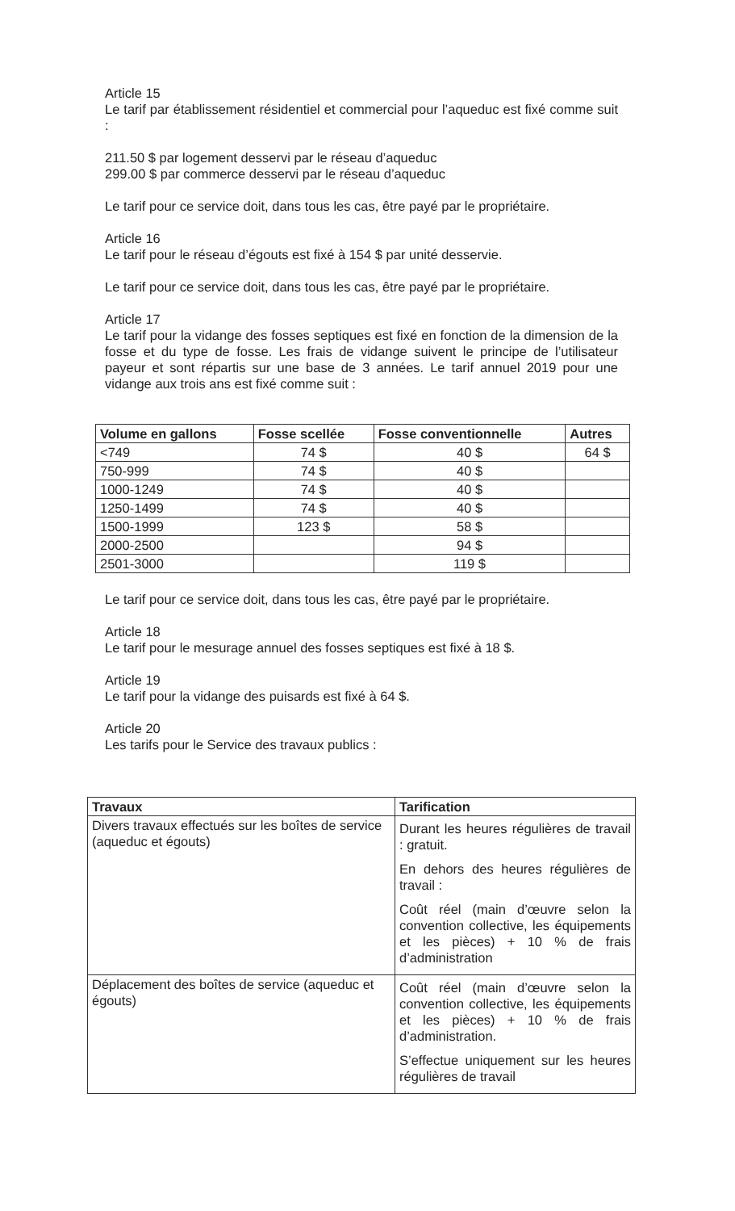Article 15
Le tarif par établissement résidentiel et commercial pour l’aqueduc est fixé comme suit :
211.50 $ par logement desservi par le réseau d’aqueduc
299.00 $ par commerce desservi par le réseau d’aqueduc
Le tarif pour ce service doit, dans tous les cas, être payé par le propriétaire.
Article 16
Le tarif pour le réseau d’égouts est fixé à 154 $ par unité desservie.
Le tarif pour ce service doit, dans tous les cas, être payé par le propriétaire.
Article 17
Le tarif pour la vidange des fosses septiques est fixé en fonction de la dimension de la fosse et du type de fosse. Les frais de vidange suivent le principe de l’utilisateur payeur et sont répartis sur une base de 3 années. Le tarif annuel 2019 pour une vidange aux trois ans est fixé comme suit :
| Volume en gallons | Fosse scellée | Fosse conventionnelle | Autres |
| --- | --- | --- | --- |
| <749 | 74 $ | 40 $ | 64 $ |
| 750-999 | 74 $ | 40 $ | |
| 1000-1249 | 74 $ | 40 $ | |
| 1250-1499 | 74 $ | 40 $ | |
| 1500-1999 | 123 $ | 58 $ | |
| 2000-2500 | | 94 $ | |
| 2501-3000 | | 119 $ | |
Le tarif pour ce service doit, dans tous les cas, être payé par le propriétaire.
Article 18
Le tarif pour le mesurage annuel des fosses septiques est fixé à 18 $.
Article 19
Le tarif pour la vidange des puisards est fixé à 64 $.
Article 20
Les tarifs pour le Service des travaux publics :
| Travaux | Tarification |
| --- | --- |
| Divers travaux effectués sur les boîtes de service (aqueduc et égouts) | Durant les heures régulières de travail : gratuit. En dehors des heures régulières de travail : Coût réel (main d’œuvre selon la convention collective, les équipements et les pièces) + 10 % de frais d’administration |
| Déplacement des boîtes de service (aqueduc et égouts) | Coût réel (main d’œuvre selon la convention collective, les équipements et les pièces) + 10 % de frais d’administration. S’effectue uniquement sur les heures régulières de travail |